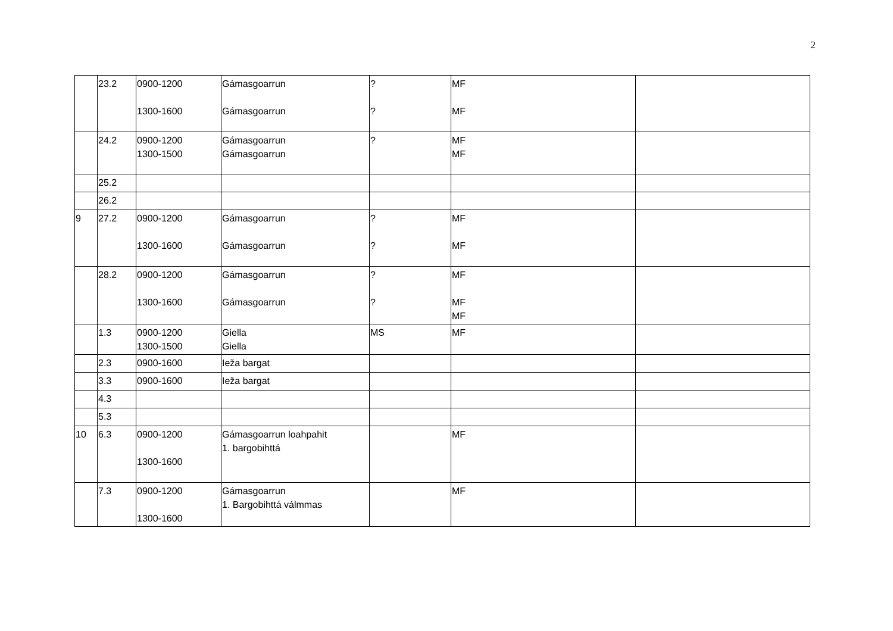2
| | 23.2 | 0900-1200 1300-1600 | Gámasgoarrun Gámasgoarrun | ? ? | MF MF | |
| | 24.2 | 0900-1200 1300-1500 | Gámasgoarrun Gámasgoarrun | ? | MF MF | |
| | 25.2 | | | | | |
| | 26.2 | | | | | |
| 9 | 27.2 | 0900-1200 1300-1600 | Gámasgoarrun Gámasgoarrun | ? ? | MF MF | |
| | 28.2 | 0900-1200 1300-1600 | Gámasgoarrun Gámasgoarrun | ? ? | MF MF MF | |
| | 1.3 | 0900-1200 1300-1500 | Giella Giella | MS | MF | |
| | 2.3 | 0900-1600 | Ieža bargat | | | |
| | 3.3 | 0900-1600 | Ieža bargat | | | |
| | 4.3 | | | | | |
| | 5.3 | | | | | |
| 10 | 6.3 | 0900-1200 1300-1600 | Gámasgoarrun loahpahit 1. bargobihttá | | MF | |
| | 7.3 | 0900-1200 1300-1600 | Gámasgoarrun 1. Bargobihttá válmmas | | MF | |